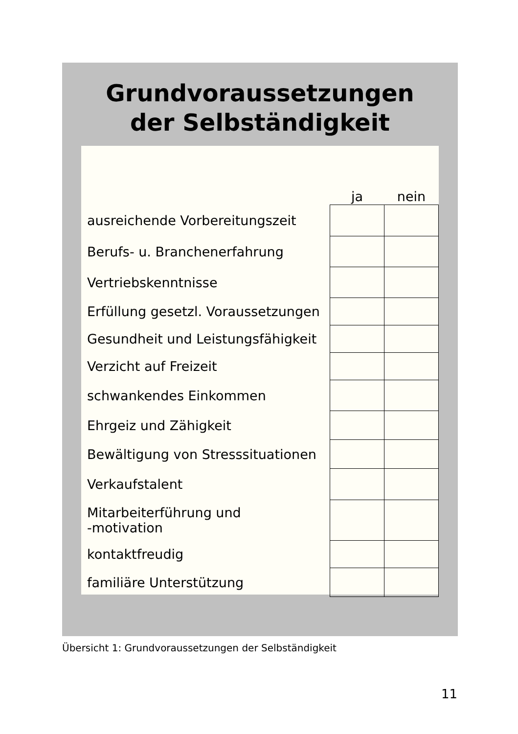Grundvoraussetzungen
der Selbständigkeit
| | ja | nein |
| --- | --- | --- |
| ausreichende Vorbereitungszeit | | |
| Berufs- u. Branchenerfahrung | | |
| Vertriebskenntnisse | | |
| Erfüllung gesetzl. Voraussetzungen | | |
| Gesundheit und Leistungsfähigkeit | | |
| Verzicht auf Freizeit | | |
| schwankendes Einkommen | | |
| Ehrgeiz und Zähigkeit | | |
| Bewältigung von Stresssituationen | | |
| Verkaufstalent | | |
| Mitarbeiterführung und -motivation | | |
| kontaktfreudig | | |
| familiäre Unterstützung | | |
Übersicht 1: Grundvoraussetzungen der Selbständigkeit
11